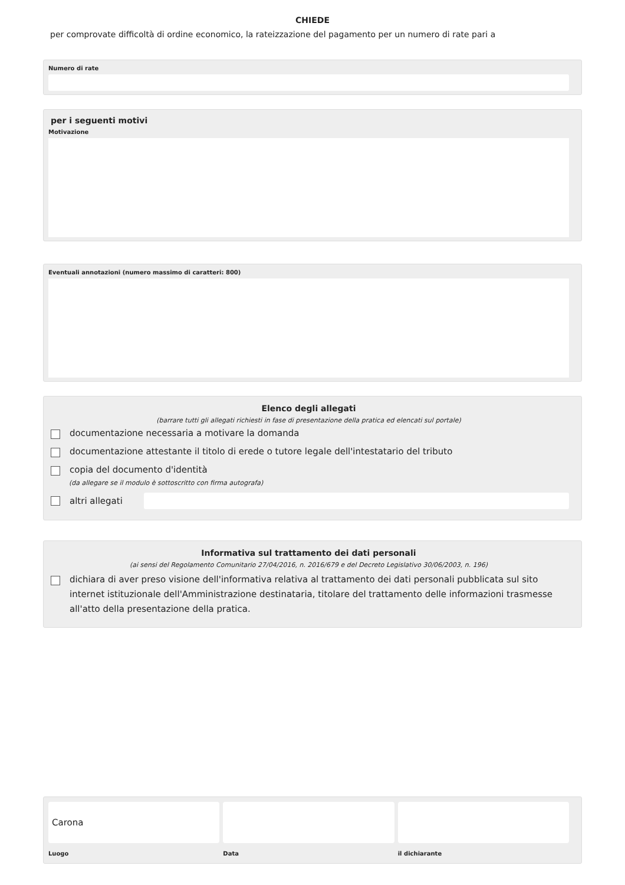CHIEDE
per comprovate difficoltà di ordine economico, la rateizzazione del pagamento per un numero di rate pari a
Numero di rate
per i seguenti motivi
Motivazione
Eventuali annotazioni (numero massimo di caratteri: 800)
Elenco degli allegati
(barrare tutti gli allegati richiesti in fase di presentazione della pratica ed elencati sul portale)
documentazione necessaria a motivare la domanda
documentazione attestante il titolo di erede o tutore legale dell'intestatario del tributo
copia del documento d'identità
(da allegare se il modulo è sottoscritto con firma autografa)
altri allegati
Informativa sul trattamento dei dati personali
(ai sensi del Regolamento Comunitario 27/04/2016, n. 2016/679 e del Decreto Legislativo 30/06/2003, n. 196)
dichiara di aver preso visione dell'informativa relativa al trattamento dei dati personali pubblicata sul sito internet istituzionale dell'Amministrazione destinataria, titolare del trattamento delle informazioni trasmesse all'atto della presentazione della pratica.
Carona
Luogo
Data il dichiarante